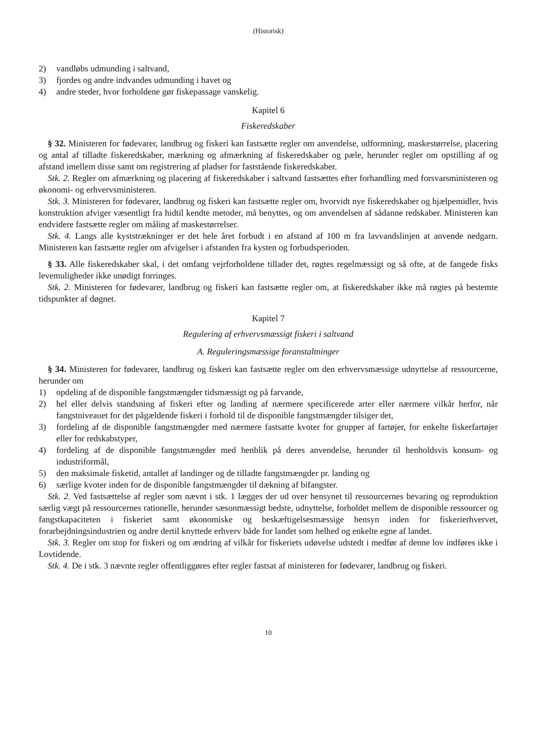(Historisk)
2) vandløbs udmunding i saltvand,
3) fjordes og andre indvandes udmunding i havet og
4) andre steder, hvor forholdene gør fiskepassage vanskelig.
Kapitel 6
Fiskeredskaber
§ 32. Ministeren for fødevarer, landbrug og fiskeri kan fastsætte regler om anvendelse, udformning, maskestørrelse, placering og antal af tilladte fiskeredskaber, mærkning og afmærkning af fiskeredskaber og pæle, herunder regler om opstilling af og afstand imellem disse samt om registrering af pladser for faststående fiskeredskaber.
Stk. 2. Regler om afmærkning og placering af fiskeredskaber i saltvand fastsættes efter forhandling med forsvarsministeren og økonomi- og erhvervsministeren.
Stk. 3. Ministeren for fødevarer, landbrug og fiskeri kan fastsætte regler om, hvorvidt nye fiskeredskaber og hjælpemidler, hvis konstruktion afviger væsentligt fra hidtil kendte metoder, må benyttes, og om anvendelsen af sådanne redskaber. Ministeren kan endvidere fastsætte regler om måling af maskestørrelser.
Stk. 4. Langs alle kyststrækninger er det hele året forbudt i en afstand af 100 m fra lavvandslinjen at anvende nedgarn. Ministeren kan fastsætte regler om afvigelser i afstanden fra kysten og forbudsperioden.
§ 33. Alle fiskeredskaber skal, i det omfang vejrforholdene tillader det, røgtes regelmæssigt og så ofte, at de fangede fisks levemuligheder ikke unødigt forringes.
Stk. 2. Ministeren for fødevarer, landbrug og fiskeri kan fastsætte regler om, at fiskeredskaber ikke må røgtes på bestemte tidspunkter af døgnet.
Kapitel 7
Regulering af erhvervsmæssigt fiskeri i saltvand
A. Reguleringsmæssige foranstaltninger
§ 34. Ministeren for fødevarer, landbrug og fiskeri kan fastsætte regler om den erhvervsmæssige udnyttelse af ressourcerne, herunder om
1) opdeling af de disponible fangstmængder tidsmæssigt og på farvande,
2) hel eller delvis standsning af fiskeri efter og landing af nærmere specificerede arter eller nærmere vilkår herfor, når fangstniveauet for det pågældende fiskeri i forhold til de disponible fangstmængder tilsiger det,
3) fordeling af de disponible fangstmængder med nærmere fastsatte kvoter for grupper af fartøjer, for enkelte fiskerfartøjer eller for redskabstyper,
4) fordeling af de disponible fangstmængder med henblik på deres anvendelse, herunder til henholdsvis konsum- og industriformål,
5) den maksimale fisketid, antallet af landinger og de tilladte fangstmængder pr. landing og
6) særlige kvoter inden for de disponible fangstmængder til dækning af bifangster.
Stk. 2. Ved fastsættelse af regler som nævnt i stk. 1 lægges der ud over hensynet til ressourcernes bevaring og reproduktion særlig vægt på ressourcernes rationelle, herunder sæsonmæssigt bedste, udnyttelse, forholdet mellem de disponible ressourcer og fangstkapaciteten i fiskeriet samt økonomiske og beskæftigelsesmæssige hensyn inden for fiskerierhvervet, forarbejdningsindustrien og andre dertil knyttede erhverv både for landet som helhed og enkelte egne af landet.
Stk. 3. Regler om stop for fiskeri og om ændring af vilkår for fiskeriets udøvelse udstedt i medfør af denne lov indføres ikke i Lovtidende.
Stk. 4. De i stk. 3 nævnte regler offentliggøres efter regler fastsat af ministeren for fødevarer, landbrug og fiskeri.
10